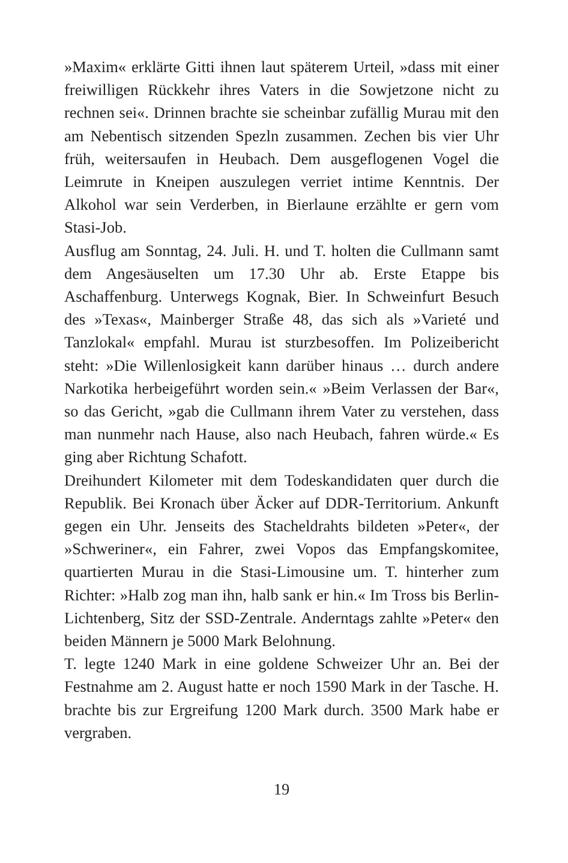»Maxim« erklärte Gitti ihnen laut späterem Urteil, »dass mit einer freiwilligen Rückkehr ihres Vaters in die Sowjetzone nicht zu rechnen sei«. Drinnen brachte sie scheinbar zufällig Murau mit den am Nebentisch sitzenden Spezln zusammen. Zechen bis vier Uhr früh, weitersaufen in Heubach. Dem ausgeflogenen Vogel die Leimrute in Kneipen auszulegen verriet intime Kenntnis. Der Alkohol war sein Verderben, in Bierlaune erzählte er gern vom Stasi-Job.
Ausflug am Sonntag, 24. Juli. H. und T. holten die Cullmann samt dem Angesäuselten um 17.30 Uhr ab. Erste Etappe bis Aschaffenburg. Unterwegs Kognak, Bier. In Schweinfurt Besuch des »Texas«, Mainberger Straße 48, das sich als »Varieté und Tanzlokal« empfahl. Murau ist sturzbesoffen. Im Polizeibericht steht: »Die Willenlosigkeit kann darüber hinaus … durch andere Narkotika herbeigeführt worden sein.« »Beim Verlassen der Bar«, so das Gericht, »gab die Cullmann ihrem Vater zu verstehen, dass man nunmehr nach Hause, also nach Heubach, fahren würde.« Es ging aber Richtung Schafott.
Dreihundert Kilometer mit dem Todeskandidaten quer durch die Republik. Bei Kronach über Äcker auf DDR-Territorium. Ankunft gegen ein Uhr. Jenseits des Stacheldrahts bildeten »Peter«, der »Schweriner«, ein Fahrer, zwei Vopos das Empfangskomitee, quartierten Murau in die Stasi-Limousine um. T. hinterher zum Richter: »Halb zog man ihn, halb sank er hin.« Im Tross bis Berlin-Lichtenberg, Sitz der SSD-Zentrale. Anderntags zahlte »Peter« den beiden Männern je 5000 Mark Belohnung.
T. legte 1240 Mark in eine goldene Schweizer Uhr an. Bei der Festnahme am 2. August hatte er noch 1590 Mark in der Tasche. H. brachte bis zur Ergreifung 1200 Mark durch. 3500 Mark habe er vergraben.
19